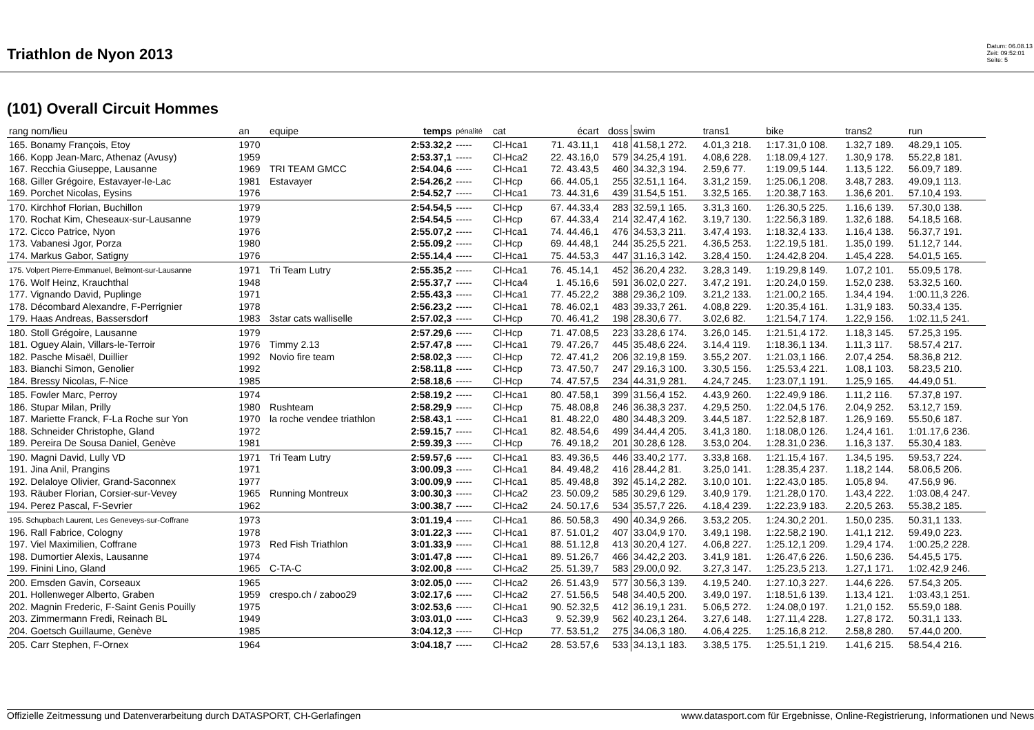Triathlon de Nyon 2013
Datum: 06.08.13
Zeit: 09:52:01
Seite: 5
(101) Overall Circuit Hommes
| rang nom/lieu | an | equipe | temps | pénalité | cat | écart | doss | swim | trans1 | bike | trans2 | run |
| --- | --- | --- | --- | --- | --- | --- | --- | --- | --- | --- | --- | --- |
| 165. Bonamy François, Etoy | 1970 | | 2:53.32,2 | ----- | Cl-Hca1 | 71. 43.11,1 | 418 | 41.58,1 272. | 4.01,3 218. | 1:17.31,0 108. | 1.32,7 189. | 48.29,1 105. |
| 166. Kopp Jean-Marc, Athenaz (Avusy) | 1959 | | 2:53.37,1 | ----- | Cl-Hca2 | 22. 43.16,0 | 579 | 34.25,4 191. | 4.08,6 228. | 1:18.09,4 127. | 1.30,9 178. | 55.22,8 181. |
| 167. Recchia Giuseppe, Lausanne | 1969 | TRI TEAM GMCC | 2:54.04,6 | ----- | Cl-Hca1 | 72. 43.43,5 | 460 | 34.32,3 194. | 2.59,6 77. | 1:19.09,5 144. | 1.13,5 122. | 56.09,7 189. |
| 168. Giller Grégoire, Estavayer-le-Lac | 1981 | Estavayer | 2:54.26,2 | ----- | Cl-Hcp | 66. 44.05,1 | 255 | 32.51,1 164. | 3.31,2 159. | 1:25.06,1 208. | 3.48,7 283. | 49.09,1 113. |
| 169. Porchet Nicolas, Eysins | 1976 | | 2:54.52,7 | ----- | Cl-Hca1 | 73. 44.31,6 | 439 | 31.54,5 151. | 3.32,5 165. | 1:20.38,7 163. | 1.36,6 201. | 57.10,4 193. |
| 170. Kirchhof Florian, Buchillon | 1979 | | 2:54.54,5 | ----- | Cl-Hcp | 67. 44.33,4 | 283 | 32.59,1 165. | 3.31,3 160. | 1:26.30,5 225. | 1.16,6 139. | 57.30,0 138. |
| 170. Rochat Kim, Cheseaux-sur-Lausanne | 1979 | | 2:54.54,5 | ----- | Cl-Hcp | 67. 44.33,4 | 214 | 32.47,4 162. | 3.19,7 130. | 1:22.56,3 189. | 1.32,6 188. | 54.18,5 168. |
| 172. Cicco Patrice, Nyon | 1976 | | 2:55.07,2 | ----- | Cl-Hca1 | 74. 44.46,1 | 476 | 34.53,3 211. | 3.47,4 193. | 1:18.32,4 133. | 1.16,4 138. | 56.37,7 191. |
| 173. Vabanesi Jgor, Porza | 1980 | | 2:55.09,2 | ----- | Cl-Hcp | 69. 44.48,1 | 244 | 35.25,5 221. | 4.36,5 253. | 1:22.19,5 181. | 1.35,0 199. | 51.12,7 144. |
| 174. Markus Gabor, Satigny | 1976 | | 2:55.14,4 | ----- | Cl-Hca1 | 75. 44.53,3 | 447 | 31.16,3 142. | 3.28,4 150. | 1:24.42,8 204. | 1.45,4 228. | 54.01,5 165. |
| 175. Volpert Pierre-Emmanuel, Belmont-sur-Lausanne | 1971 | Tri Team Lutry | 2:55.35,2 | ----- | Cl-Hca1 | 76. 45.14,1 | 452 | 36.20,4 232. | 3.28,3 149. | 1:19.29,8 149. | 1.07,2 101. | 55.09,5 178. |
| 176. Wolf Heinz, Krauchthal | 1948 | | 2:55.37,7 | ----- | Cl-Hca4 | 1. 45.16,6 | 591 | 36.02,0 227. | 3.47,2 191. | 1:20.24,0 159. | 1.52,0 238. | 53.32,5 160. |
| 177. Vignando David, Puplinge | 1971 | | 2:55.43,3 | ----- | Cl-Hca1 | 77. 45.22,2 | 388 | 29.36,2 109. | 3.21,2 133. | 1:21.00,2 165. | 1.34,4 194. | 1:00.11,3 226. |
| 178. Décombard Alexandre, F-Perrignier | 1978 | | 2:56.23,2 | ----- | Cl-Hca1 | 78. 46.02,1 | 483 | 39.33,7 261. | 4.08,8 229. | 1:20.35,4 161. | 1.31,9 183. | 50.33,4 135. |
| 179. Haas Andreas, Bassersdorf | 1983 | 3star cats walliselle | 2:57.02,3 | ----- | Cl-Hcp | 70. 46.41,2 | 198 | 28.30,6 77. | 3.02,6 82. | 1:21.54,7 174. | 1.22,9 156. | 1:02.11,5 241. |
| 180. Stoll Grégoire, Lausanne | 1979 | | 2:57.29,6 | ----- | Cl-Hcp | 71. 47.08,5 | 223 | 33.28,6 174. | 3.26,0 145. | 1:21.51,4 172. | 1.18,3 145. | 57.25,3 195. |
| 181. Oguey Alain, Villars-le-Terroir | 1976 | Timmy 2.13 | 2:57.47,8 | ----- | Cl-Hca1 | 79. 47.26,7 | 445 | 35.48,6 224. | 3.14,4 119. | 1:18.36,1 134. | 1.11,3 117. | 58.57,4 217. |
| 182. Pasche Misaël, Duillier | 1992 | Novio fire team | 2:58.02,3 | ----- | Cl-Hcp | 72. 47.41,2 | 206 | 32.19,8 159. | 3.55,2 207. | 1:21.03,1 166. | 2.07,4 254. | 58.36,8 212. |
| 183. Bianchi Simon, Genolier | 1992 | | 2:58.11,8 | ----- | Cl-Hcp | 73. 47.50,7 | 247 | 29.16,3 100. | 3.30,5 156. | 1:25.53,4 221. | 1.08,1 103. | 58.23,5 210. |
| 184. Bressy Nicolas, F-Nice | 1985 | | 2:58.18,6 | ----- | Cl-Hcp | 74. 47.57,5 | 234 | 44.31,9 281. | 4.24,7 245. | 1:23.07,1 191. | 1.25,9 165. | 44.49,0 51. |
| 185. Fowler Marc, Perroy | 1974 | | 2:58.19,2 | ----- | Cl-Hca1 | 80. 47.58,1 | 399 | 31.56,4 152. | 4.43,9 260. | 1:22.49,9 186. | 1.11,2 116. | 57.37,8 197. |
| 186. Stupar Milan, Prilly | 1980 | Rushteam | 2:58.29,9 | ----- | Cl-Hcp | 75. 48.08,8 | 246 | 36.38,3 237. | 4.29,5 250. | 1:22.04,5 176. | 2.04,9 252. | 53.12,7 159. |
| 187. Mariette Franck, F-La Roche sur Yon | 1970 | la roche vendee triathlon | 2:58.43,1 | ----- | Cl-Hca1 | 81. 48.22,0 | 480 | 34.48,3 209. | 3.44,5 187. | 1:22.52,8 187. | 1.26,9 169. | 55.50,6 187. |
| 188. Schneider Christophe, Gland | 1972 | | 2:59.15,7 | ----- | Cl-Hca1 | 82. 48.54,6 | 499 | 34.44,4 205. | 3.41,3 180. | 1:18.08,0 126. | 1.24,4 161. | 1:01.17,6 236. |
| 189. Pereira De Sousa Daniel, Genève | 1981 | | 2:59.39,3 | ----- | Cl-Hcp | 76. 49.18,2 | 201 | 30.28,6 128. | 3.53,0 204. | 1:28.31,0 236. | 1.16,3 137. | 55.30,4 183. |
| 190. Magni David, Lully VD | 1971 | Tri Team Lutry | 2:59.57,6 | ----- | Cl-Hca1 | 83. 49.36,5 | 446 | 33.40,2 177. | 3.33,8 168. | 1:21.15,4 167. | 1.34,5 195. | 59.53,7 224. |
| 191. Jina Anil, Prangins | 1971 | | 3:00.09,3 | ----- | Cl-Hca1 | 84. 49.48,2 | 416 | 28.44,2 81. | 3.25,0 141. | 1:28.35,4 237. | 1.18,2 144. | 58.06,5 206. |
| 192. Delaloye Olivier, Grand-Saconnex | 1977 | | 3:00.09,9 | ----- | Cl-Hca1 | 85. 49.48,8 | 392 | 45.14,2 282. | 3.10,0 101. | 1:22.43,0 185. | 1.05,8 94. | 47.56,9 96. |
| 193. Räuber Florian, Corsier-sur-Vevey | 1965 | Running Montreux | 3:00.30,3 | ----- | Cl-Hca2 | 23. 50.09,2 | 585 | 30.29,6 129. | 3.40,9 179. | 1:21.28,0 170. | 1.43,4 222. | 1:03.08,4 247. |
| 194. Perez Pascal, F-Sevrier | 1962 | | 3:00.38,7 | ----- | Cl-Hca2 | 24. 50.17,6 | 534 | 35.57,7 226. | 4.18,4 239. | 1:22.23,9 183. | 2.20,5 263. | 55.38,2 185. |
| 195. Schupbach Laurent, Les Geneveys-sur-Coffrane | 1973 | | 3:01.19,4 | ----- | Cl-Hca1 | 86. 50.58,3 | 490 | 40.34,9 266. | 3.53,2 205. | 1:24.30,2 201. | 1.50,0 235. | 50.31,1 133. |
| 196. Rall Fabrice, Cologny | 1978 | | 3:01.22,3 | ----- | Cl-Hca1 | 87. 51.01,2 | 407 | 33.04,9 170. | 3.49,1 198. | 1:22.58,2 190. | 1.41,1 212. | 59.49,0 223. |
| 197. Viel Maximilien, Coffrane | 1973 | Red Fish Triathlon | 3:01.33,9 | ----- | Cl-Hca1 | 88. 51.12,8 | 413 | 30.20,4 127. | 4.06,8 227. | 1:25.12,1 209. | 1.29,4 174. | 1:00.25,2 228. |
| 198. Dumortier Alexis, Lausanne | 1974 | | 3:01.47,8 | ----- | Cl-Hca1 | 89. 51.26,7 | 466 | 34.42,2 203. | 3.41,9 181. | 1:26.47,6 226. | 1.50,6 236. | 54.45,5 175. |
| 199. Finini Lino, Gland | 1965 | C-TA-C | 3:02.00,8 | ----- | Cl-Hca2 | 25. 51.39,7 | 583 | 29.00,0 92. | 3.27,3 147. | 1:25.23,5 213. | 1.27,1 171. | 1:02.42,9 246. |
| 200. Emsden Gavin, Corseaux | 1965 | | 3:02.05,0 | ----- | Cl-Hca2 | 26. 51.43,9 | 577 | 30.56,3 139. | 4.19,5 240. | 1:27.10,3 227. | 1.44,6 226. | 57.54,3 205. |
| 201. Hollenweger Alberto, Graben | 1959 | crespo.ch / zaboo29 | 3:02.17,6 | ----- | Cl-Hca2 | 27. 51.56,5 | 548 | 34.40,5 200. | 3.49,0 197. | 1:18.51,6 139. | 1.13,4 121. | 1:03.43,1 251. |
| 202. Magnin Frederic, F-Saint Genis Pouilly | 1975 | | 3:02.53,6 | ----- | Cl-Hca1 | 90. 52.32,5 | 412 | 36.19,1 231. | 5.06,5 272. | 1:24.08,0 197. | 1.21,0 152. | 55.59,0 188. |
| 203. Zimmermann Fredi, Reinach BL | 1949 | | 3:03.01,0 | ----- | Cl-Hca3 | 9. 52.39,9 | 562 | 40.23,1 264. | 3.27,6 148. | 1:27.11,4 228. | 1.27,8 172. | 50.31,1 133. |
| 204. Goetsch Guillaume, Genève | 1985 | | 3:04.12,3 | ----- | Cl-Hcp | 77. 53.51,2 | 275 | 34.06,3 180. | 4.06,4 225. | 1:25.16,8 212. | 2.58,8 280. | 57.44,0 200. |
| 205. Carr Stephen, F-Ornex | 1964 | | 3:04.18,7 | ----- | Cl-Hca2 | 28. 53.57,6 | 533 | 34.13,1 183. | 3.38,5 175. | 1:25.51,1 219. | 1.41,6 215. | 58.54,4 216. |
Offizielle Zeitmessung und Datenverarbeitung durch DATASPORT, CH-Gerlafingen www.datasport.com für Ergebnisse, Online-Registrierung, Informationen und News